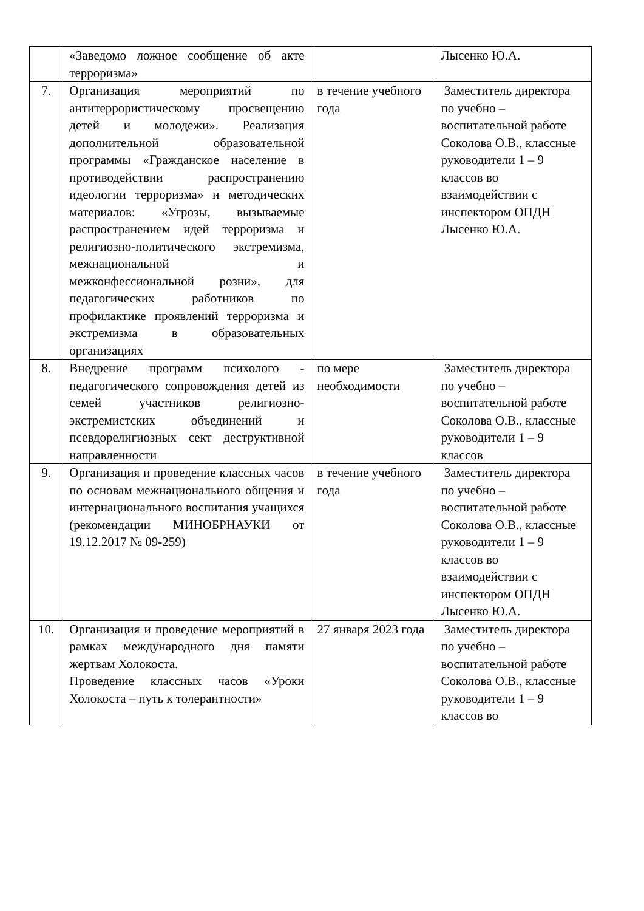| | «Заведомо ложное сообщение об акте терроризма» | | Лысенко Ю.А. |
| 7. | Организация мероприятий по антитеррористическому просвещению детей и молодежи». Реализация дополнительной образовательной программы «Гражданское население в противодействии распространению идеологии терроризма» и методических материалов: «Угрозы, вызываемые распространением идей терроризма и религиозно-политического экстремизма, межнациональной и межконфессиональной розни», для педагогических работников по профилактике проявлений терроризма и экстремизма в образовательных организациях | в течение учебного года | Заместитель директора по учебно – воспитательной работе Соколова О.В., классные руководители 1 – 9 классов во взаимодействии с инспектором ОПДН Лысенко Ю.А. |
| 8. | Внедрение программ психолого - педагогического сопровождения детей из семей участников религиозно-экстремистских объединений и псевдорелигиозных сект деструктивной направленности | по мере необходимости | Заместитель директора по учебно – воспитательной работе Соколова О.В., классные руководители 1 – 9 классов |
| 9. | Организация и проведение классных часов по основам межнационального общения и интернационального воспитания учащихся (рекомендации МИНОБРНАУКИ от 19.12.2017 № 09-259) | в течение учебного года | Заместитель директора по учебно – воспитательной работе Соколова О.В., классные руководители 1 – 9 классов во взаимодействии с инспектором ОПДН Лысенко Ю.А. |
| 10. | Организация и проведение мероприятий в рамках международного дня памяти жертвам Холокоста. Проведение классных часов «Уроки Холокоста – путь к толерантности» | 27 января 2023 года | Заместитель директора по учебно – воспитательной работе Соколова О.В., классные руководители 1 – 9 классов во |